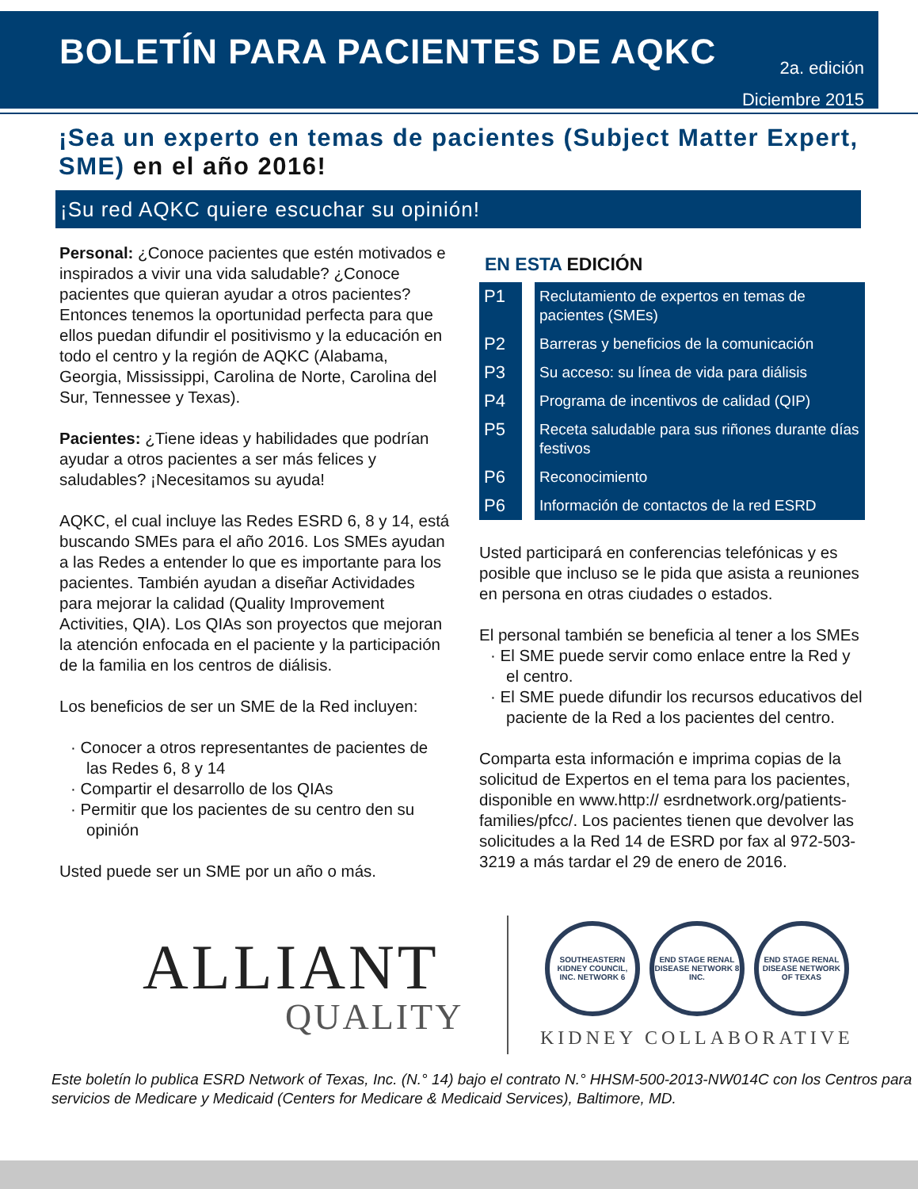BOLETÍN PARA PACIENTES DE AQKC
2a. edición
Diciembre 2015
¡Sea un experto en temas de pacientes (Subject Matter Expert, SME) en el año 2016!
¡Su red AQKC quiere escuchar su opinión!
Personal: ¿Conoce pacientes que estén motivados e inspirados a vivir una vida saludable? ¿Conoce pacientes que quieran ayudar a otros pacientes? Entonces tenemos la oportunidad perfecta para que ellos puedan difundir el positivismo y la educación en todo el centro y la región de AQKC (Alabama, Georgia, Mississippi, Carolina de Norte, Carolina del Sur, Tennessee y Texas).
Pacientes: ¿Tiene ideas y habilidades que podrían ayudar a otros pacientes a ser más felices y saludables? ¡Necesitamos su ayuda!
AQKC, el cual incluye las Redes ESRD 6, 8 y 14, está buscando SMEs para el año 2016. Los SMEs ayudan a las Redes a entender lo que es importante para los pacientes. También ayudan a diseñar Actividades para mejorar la calidad (Quality Improvement Activities, QIA). Los QIAs son proyectos que mejoran la atención enfocada en el paciente y la participación de la familia en los centros de diálisis.
Los beneficios de ser un SME de la Red incluyen:
· Conocer a otros representantes de pacientes de las Redes 6, 8 y 14
· Compartir el desarrollo de los QIAs
· Permitir que los pacientes de su centro den su opinión
Usted puede ser un SME por un año o más.
EN ESTA EDICIÓN
| P1 | Reclutamiento de expertos en temas de pacientes (SMEs) |
| P2 | Barreras y beneficios de la comunicación |
| P3 | Su acceso: su línea de vida para diálisis |
| P4 | Programa de incentivos de calidad (QIP) |
| P5 | Receta saludable para sus riñones durante días festivos |
| P6 | Reconocimiento |
| P6 | Información de contactos de la red ESRD |
Usted participará en conferencias telefónicas y es posible que incluso se le pida que asista a reuniones en persona en otras ciudades o estados.
El personal también se beneficia al tener a los SMEs
· El SME puede servir como enlace entre la Red y el centro.
· El SME puede difundir los recursos educativos del paciente de la Red a los pacientes del centro.
Comparta esta información e imprima copias de la solicitud de Expertos en el tema para los pacientes, disponible en www.http:// esrdnetwork.org/patients-families/pfcc/. Los pacientes tienen que devolver las solicitudes a la Red 14 de ESRD por fax al 972-503-3219 a más tardar el 29 de enero de 2016.
ALLIANT
QUALITY
SOUTHEASTERN KIDNEY COUNCIL, INC. NETWORK 6
END STAGE RENAL DISEASE NETWORK 8 INC.
END STAGE RENAL DISEASE NETWORK OF TEXAS
KIDNEY COLLABORATIVE
Este boletín lo publica ESRD Network of Texas, Inc. (N.° 14) bajo el contrato N.° HHSM-500-2013-NW014C con los Centros para servicios de Medicare y Medicaid (Centers for Medicare & Medicaid Services), Baltimore, MD.